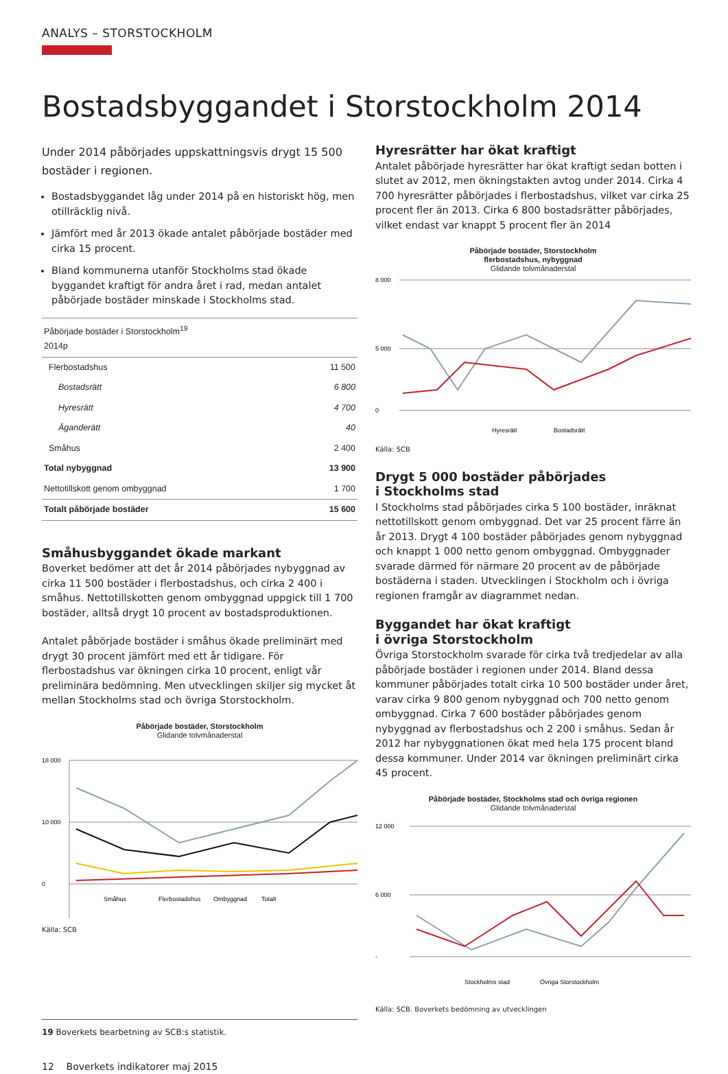ANALYS – STORSTOCKHOLM
Bostadsbyggandet i Storstockholm 2014
Under 2014 påbörjades uppskattningsvis drygt 15 500 bostäder i regionen.
Bostadsbyggandet låg under 2014 på en historiskt hög, men otillräcklig nivå.
Jämfört med år 2013 ökade antalet påbörjade bostäder med cirka 15 procent.
Bland kommunerna utanför Stockholms stad ökade byggandet kraftigt för andra året i rad, medan antalet påbörjade bostäder minskade i Stockholms stad.
| Påbörjade bostäder i Storstockholm<sup>19</sup> 2014p | |
| Flerbostadshus | 11 500 |
| Bostadsrätt | 6 800 |
| Hyresrätt | 4 700 |
| Äganderätt | 40 |
| Småhus | 2 400 |
| Total nybyggnad | 13 900 |
| Nettotillskott genom ombyggnad | 1 700 |
| Totalt påbörjade bostäder | 15 600 |
Småhusbyggandet ökade markant
Boverket bedömer att det år 2014 påbörjades nybyggnad av cirka 11 500 bostäder i flerbostadshus, och cirka 2 400 i småhus. Nettotillskotten genom ombyggnad uppgick till 1 700 bostäder, alltså drygt 10 procent av bostadsproduktionen.
Antalet påbörjade bostäder i småhus ökade preliminärt med drygt 30 procent jämfört med ett år tidigare. För flerbostadshus var ökningen cirka 10 procent, enligt vår preliminära bedömning. Men utvecklingen skiljer sig mycket åt mellan Stockholms stad och övriga Storstockholm.
Påbörjade bostäder, Storstockholm
Glidande tolvmånaderstal
18 000
10 000
0
Småhus
Flerbostadshus
Ombyggnad
Totalt
Källa: SCB
19 Boverkets bearbetning av SCB:s statistik.
12 Boverkets indikatorer maj 2015
Hyresrätter har ökat kraftigt
Antalet påbörjade hyresrätter har ökat kraftigt sedan botten i slutet av 2012, men ökningstakten avtog under 2014. Cirka 4 700 hyresrätter påbörjades i flerbostadshus, vilket var cirka 25 procent fler än 2013. Cirka 6 800 bostadsrätter påbörjades, vilket endast var knappt 5 procent fler än 2014
Påbörjade bostäder, Storstockholm
flerbostadshus, nybyggnad
Glidande tolvmånaderstal
8 000
5 000
0
Hyresrätt
Bostadsrätt
Källa: SCB
Drygt 5 000 bostäder påbörjades
i Stockholms stad
I Stockholms stad påbörjades cirka 5 100 bostäder, inräknat nettotillskott genom ombyggnad. Det var 25 procent färre än år 2013. Drygt 4 100 bostäder påbörjades genom nybyggnad och knappt 1 000 netto genom ombyggnad. Ombyggnader svarade därmed för närmare 20 procent av de påbörjade bostäderna i staden. Utvecklingen i Stockholm och i övriga regionen framgår av diagrammet nedan.
Byggandet har ökat kraftigt
i övriga Storstockholm
Övriga Storstockholm svarade för cirka två tredjedelar av alla påbörjade bostäder i regionen under 2014. Bland dessa kommuner påbörjades totalt cirka 10 500 bostäder under året, varav cirka 9 800 genom nybyggnad och 700 netto genom ombyggnad. Cirka 7 600 bostäder påbörjades genom nybyggnad av flerbostadshus och 2 200 i småhus. Sedan år 2012 har nybyggnationen ökat med hela 175 procent bland dessa kommuner. Under 2014 var ökningen preliminärt cirka 45 procent.
Påbörjade bostäder, Stockholms stad och övriga regionen
Glidande tolvmånaderstal
12 000
6 000
-
Stockholms stad
Övriga Storstockholm
Källa: SCB. Boverkets bedömning av utvecklingen